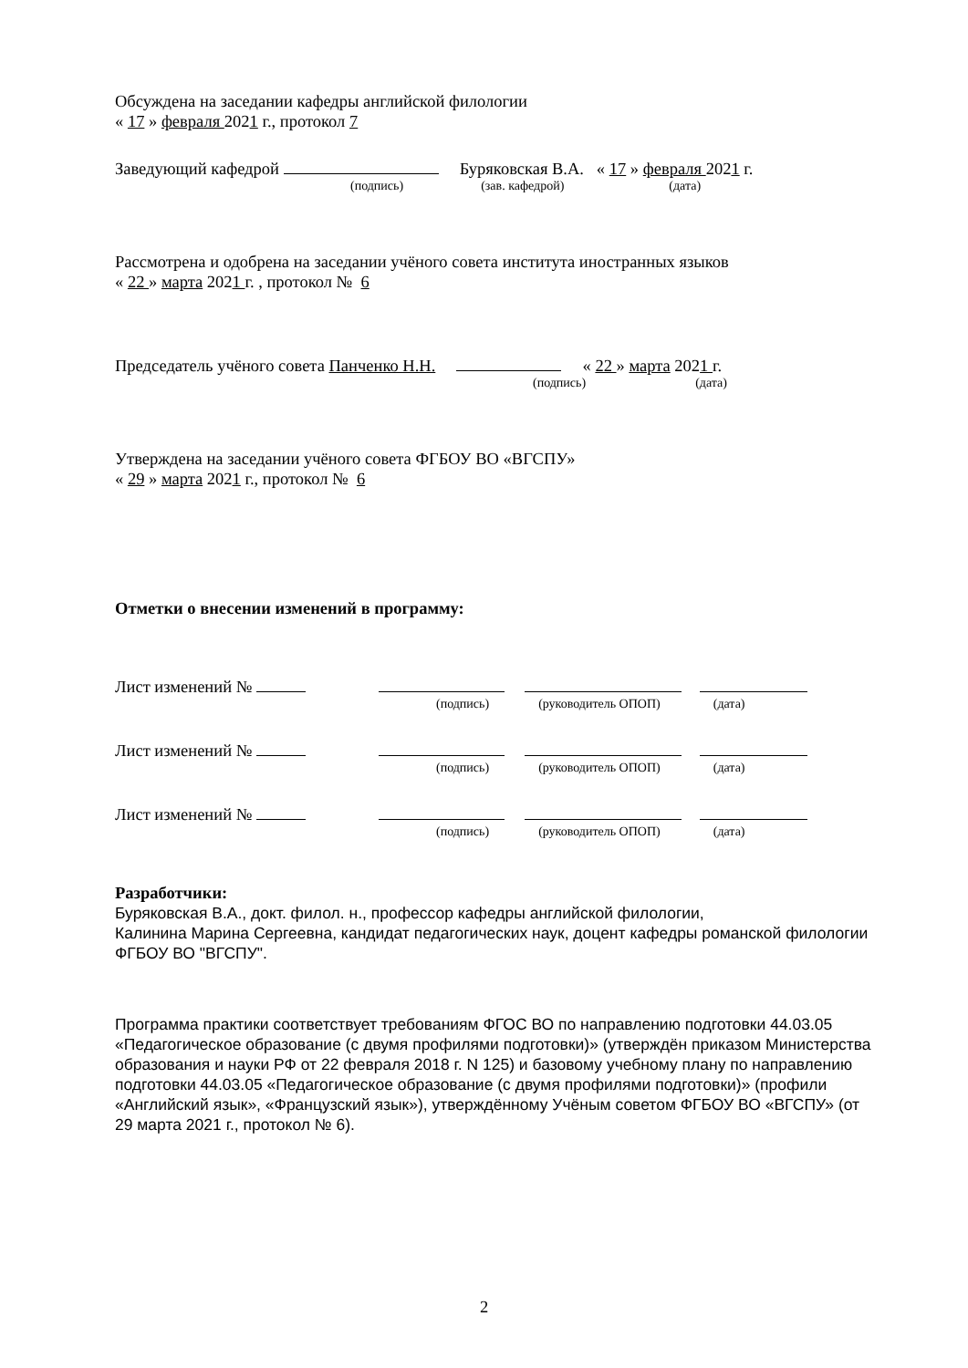Обсуждена на заседании кафедры английской филологии
« 17 » февраля 2021 г., протокол 7
Заведующий кафедрой Буряковская В.А. « 17 » февраля 2021 г.
(подпись) (зав. кафедрой) (дата)
Рассмотрена и одобрена на заседании учёного совета института иностранных языков
« 22 » марта 2021 г. , протокол № 6
Председатель учёного совета Панченко Н.Н. « 22 » марта 2021 г.
(подпись) (дата)
Утверждена на заседании учёного совета ФГБОУ ВО «ВГСПУ»
« 29 » марта 2021 г., протокол № 6
Отметки о внесении изменений в программу:
Лист изменений №
(подпись) (руководитель ОПОП) (дата)
Лист изменений №
(подпись) (руководитель ОПОП) (дата)
Лист изменений №
(подпись) (руководитель ОПОП) (дата)
Разработчики:
Буряковская В.А., докт. филол. н., профессор кафедры английской филологии,
Калинина Марина Сергеевна, кандидат педагогических наук, доцент кафедры романской филологии ФГБОУ ВО "ВГСПУ".
Программа практики соответствует требованиям ФГОС ВО по направлению подготовки 44.03.05 «Педагогическое образование (с двумя профилями подготовки)» (утверждён приказом Министерства образования и науки РФ от 22 февраля 2018 г. N 125) и базовому учебному плану по направлению подготовки 44.03.05 «Педагогическое образование (с двумя профилями подготовки)» (профили «Английский язык», «Французский язык»), утверждённому Учёным советом ФГБОУ ВО «ВГСПУ» (от 29 марта 2021 г., протокол № 6).
2